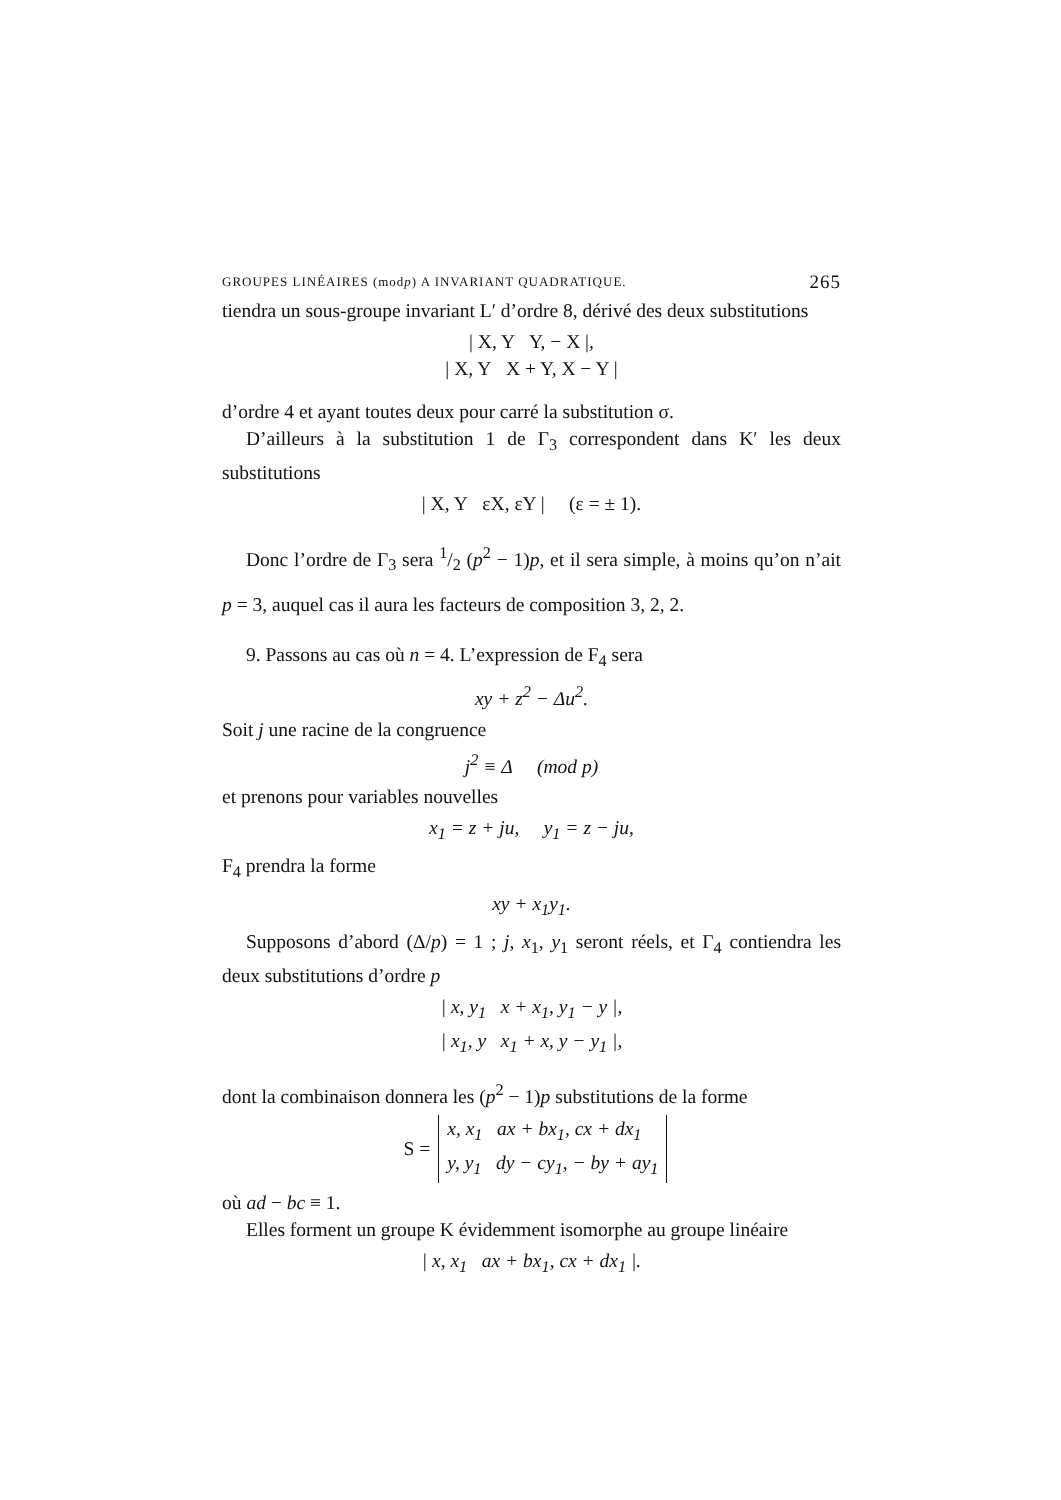GROUPES LINÉAIRES (modp) A INVARIANT QUADRATIQUE. 265
tiendra un sous-groupe invariant L′ d’ordre 8, dérivé des deux substitutions
| X, Y Y, − X |,
| X, Y X + Y, X − Y |
d’ordre 4 et ayant toutes deux pour carré la substitution σ.
D’ailleurs à la substitution 1 de Γ<sub>3</sub> correspondent dans K′ les deux substitutions
| X, Y εX, εY | (ε = ± 1).
Donc l’ordre de Γ<sub>3</sub> sera 1/2 (p<sup>2</sup> − 1)p, et il sera simple, à moins qu’on n’ait p = 3, auquel cas il aura les facteurs de composition 3, 2, 2.
9. Passons au cas où n = 4. L’expression de F<sub>4</sub> sera
xy + z<sup>2</sup> − Δu<sup>2</sup>.
Soit j une racine de la congruence
j<sup>2</sup> ≡ Δ (mod p)
et prenons pour variables nouvelles
x<sub>1</sub> = z + ju, y<sub>1</sub> = z − ju,
F<sub>4</sub> prendra la forme
xy + x<sub>1</sub>y<sub>1</sub>.
Supposons d’abord (Δ/p) = 1 ; j, x<sub>1</sub>, y<sub>1</sub> seront réels, et Γ<sub>4</sub> contiendra les deux substitutions d’ordre p
| x, y<sub>1</sub> x + x<sub>1</sub>, y<sub>1</sub> − y |,
| x<sub>1</sub>, y x<sub>1</sub> + x, y − y<sub>1</sub> |,
dont la combinaison donnera les (p<sup>2</sup> − 1)p substitutions de la forme
| S = | x, x<sub>1</sub> ax + bx<sub>1</sub>, cx + dx<sub>1</sub> |
| | y, y<sub>1</sub> dy − cy<sub>1</sub>, − by + ay<sub>1</sub> |
où ad − bc ≡ 1.
Elles forment un groupe K évidemment isomorphe au groupe linéaire
| x, x<sub>1</sub> ax + bx<sub>1</sub>, cx + dx<sub>1</sub> |.